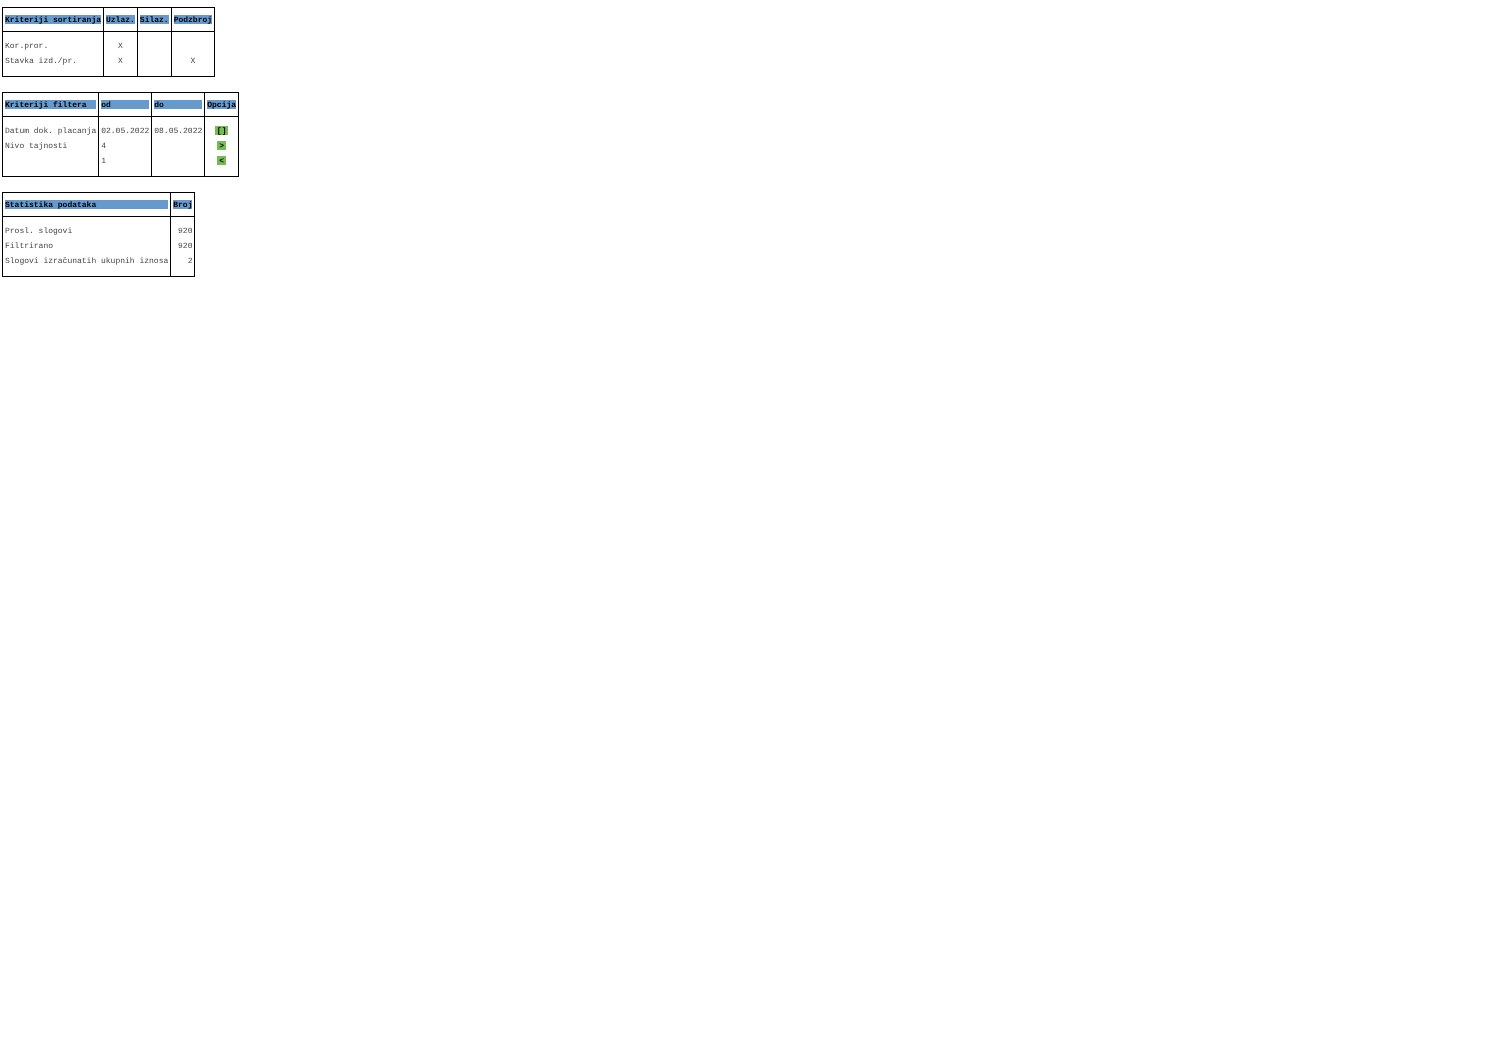| Kriteriji sortiranja | Uzlaz. | Silaz. | Podzbroj |
| --- | --- | --- | --- |
| Kor.pror. | X | | |
| Stavka izd./pr. | X | | X |
| Kriteriji filtera | od | do | Opcija |
| --- | --- | --- | --- |
| Datum dok. placanja | 02.05.2022 | 08.05.2022 | [] |
| Nivo tajnosti | 4 | | > |
| | 1 | | < |
| Statistika podataka | Broj |
| --- | --- |
| Prosl. slogovi | 920 |
| Filtrirano | 920 |
| Slogovi izračunatih ukupnih iznosa | 2 |